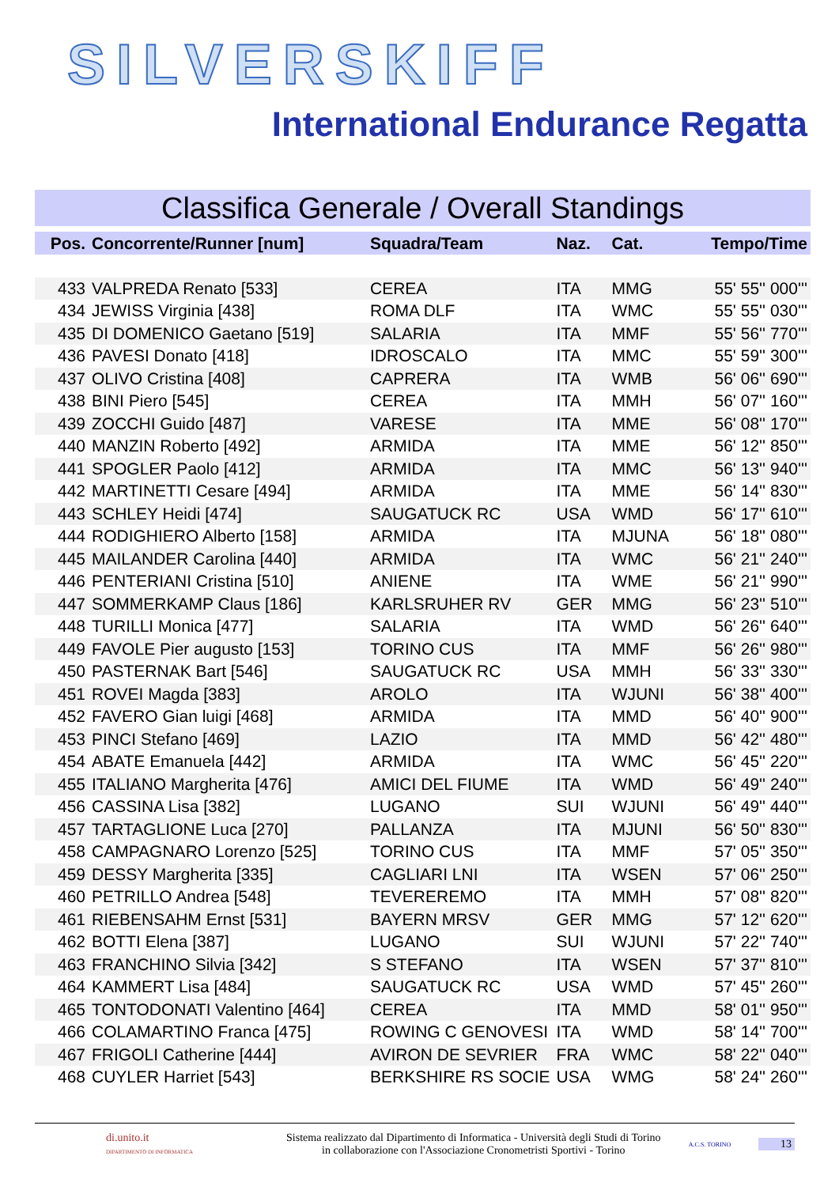SILVERSKIFF
International Endurance Regatta
Classifica Generale / Overall Standings
| Pos. | Concorrente/Runner [num] | Squadra/Team | Naz. | Cat. | Tempo/Time |
| --- | --- | --- | --- | --- | --- |
| 433 | VALPREDA Renato [533] | CEREA | ITA | MMG | 55' 55'' 000''' |
| 434 | JEWISS Virginia [438] | ROMA DLF | ITA | WMC | 55' 55'' 030''' |
| 435 | DI DOMENICO Gaetano [519] | SALARIA | ITA | MMF | 55' 56'' 770''' |
| 436 | PAVESI Donato [418] | IDROSCALO | ITA | MMC | 55' 59'' 300''' |
| 437 | OLIVO Cristina [408] | CAPRERA | ITA | WMB | 56' 06'' 690''' |
| 438 | BINI Piero [545] | CEREA | ITA | MMH | 56' 07'' 160''' |
| 439 | ZOCCHI Guido [487] | VARESE | ITA | MME | 56' 08'' 170''' |
| 440 | MANZIN Roberto [492] | ARMIDA | ITA | MME | 56' 12'' 850''' |
| 441 | SPOGLER Paolo [412] | ARMIDA | ITA | MMC | 56' 13'' 940''' |
| 442 | MARTINETTI Cesare [494] | ARMIDA | ITA | MME | 56' 14'' 830''' |
| 443 | SCHLEY Heidi [474] | SAUGATUCK RC | USA | WMD | 56' 17'' 610''' |
| 444 | RODIGHIERO Alberto [158] | ARMIDA | ITA | MJUNA | 56' 18'' 080''' |
| 445 | MAILANDER Carolina [440] | ARMIDA | ITA | WMC | 56' 21'' 240''' |
| 446 | PENTERIANI Cristina [510] | ANIENE | ITA | WME | 56' 21'' 990''' |
| 447 | SOMMERKAMP Claus [186] | KARLSRUHER RV | GER | MMG | 56' 23'' 510''' |
| 448 | TURILLI Monica [477] | SALARIA | ITA | WMD | 56' 26'' 640''' |
| 449 | FAVOLE Pier augusto [153] | TORINO CUS | ITA | MMF | 56' 26'' 980''' |
| 450 | PASTERNAK Bart [546] | SAUGATUCK RC | USA | MMH | 56' 33'' 330''' |
| 451 | ROVEI Magda [383] | AROLO | ITA | WJUNI | 56' 38'' 400''' |
| 452 | FAVERO Gian luigi [468] | ARMIDA | ITA | MMD | 56' 40'' 900''' |
| 453 | PINCI Stefano [469] | LAZIO | ITA | MMD | 56' 42'' 480''' |
| 454 | ABATE Emanuela [442] | ARMIDA | ITA | WMC | 56' 45'' 220''' |
| 455 | ITALIANO Margherita [476] | AMICI DEL FIUME | ITA | WMD | 56' 49'' 240''' |
| 456 | CASSINA Lisa [382] | LUGANO | SUI | WJUNI | 56' 49'' 440''' |
| 457 | TARTAGLIONE Luca [270] | PALLANZA | ITA | MJUNI | 56' 50'' 830''' |
| 458 | CAMPAGNARO Lorenzo [525] | TORINO CUS | ITA | MMF | 57' 05'' 350''' |
| 459 | DESSY Margherita [335] | CAGLIARI LNI | ITA | WSEN | 57' 06'' 250''' |
| 460 | PETRILLO Andrea [548] | TEVEREREMO | ITA | MMH | 57' 08'' 820''' |
| 461 | RIEBENSAHM Ernst [531] | BAYERN MRSV | GER | MMG | 57' 12'' 620''' |
| 462 | BOTTI Elena [387] | LUGANO | SUI | WJUNI | 57' 22'' 740''' |
| 463 | FRANCHINO Silvia [342] | S STEFANO | ITA | WSEN | 57' 37'' 810''' |
| 464 | KAMMERT Lisa [484] | SAUGATUCK RC | USA | WMD | 57' 45'' 260''' |
| 465 | TONTODONATI Valentino [464] | CEREA | ITA | MMD | 58' 01'' 950''' |
| 466 | COLAMARTINO Franca [475] | ROWING C GENOVESI | ITA | WMD | 58' 14'' 700''' |
| 467 | FRIGOLI Catherine [444] | AVIRON DE SEVRIER | FRA | WMC | 58' 22'' 040''' |
| 468 | CUYLER Harriet [543] | BERKSHIRE RS SOCIE | USA | WMG | 58' 24'' 260''' |
di.unito.it
DIPARTIMENTO DI INFORMATICA
Sistema realizzato dal Dipartimento di Informatica - Università degli Studi di Torino
in collaborazione con l'Associazione Cronometristi Sportivi - Torino
A.C.S. TORINO
13